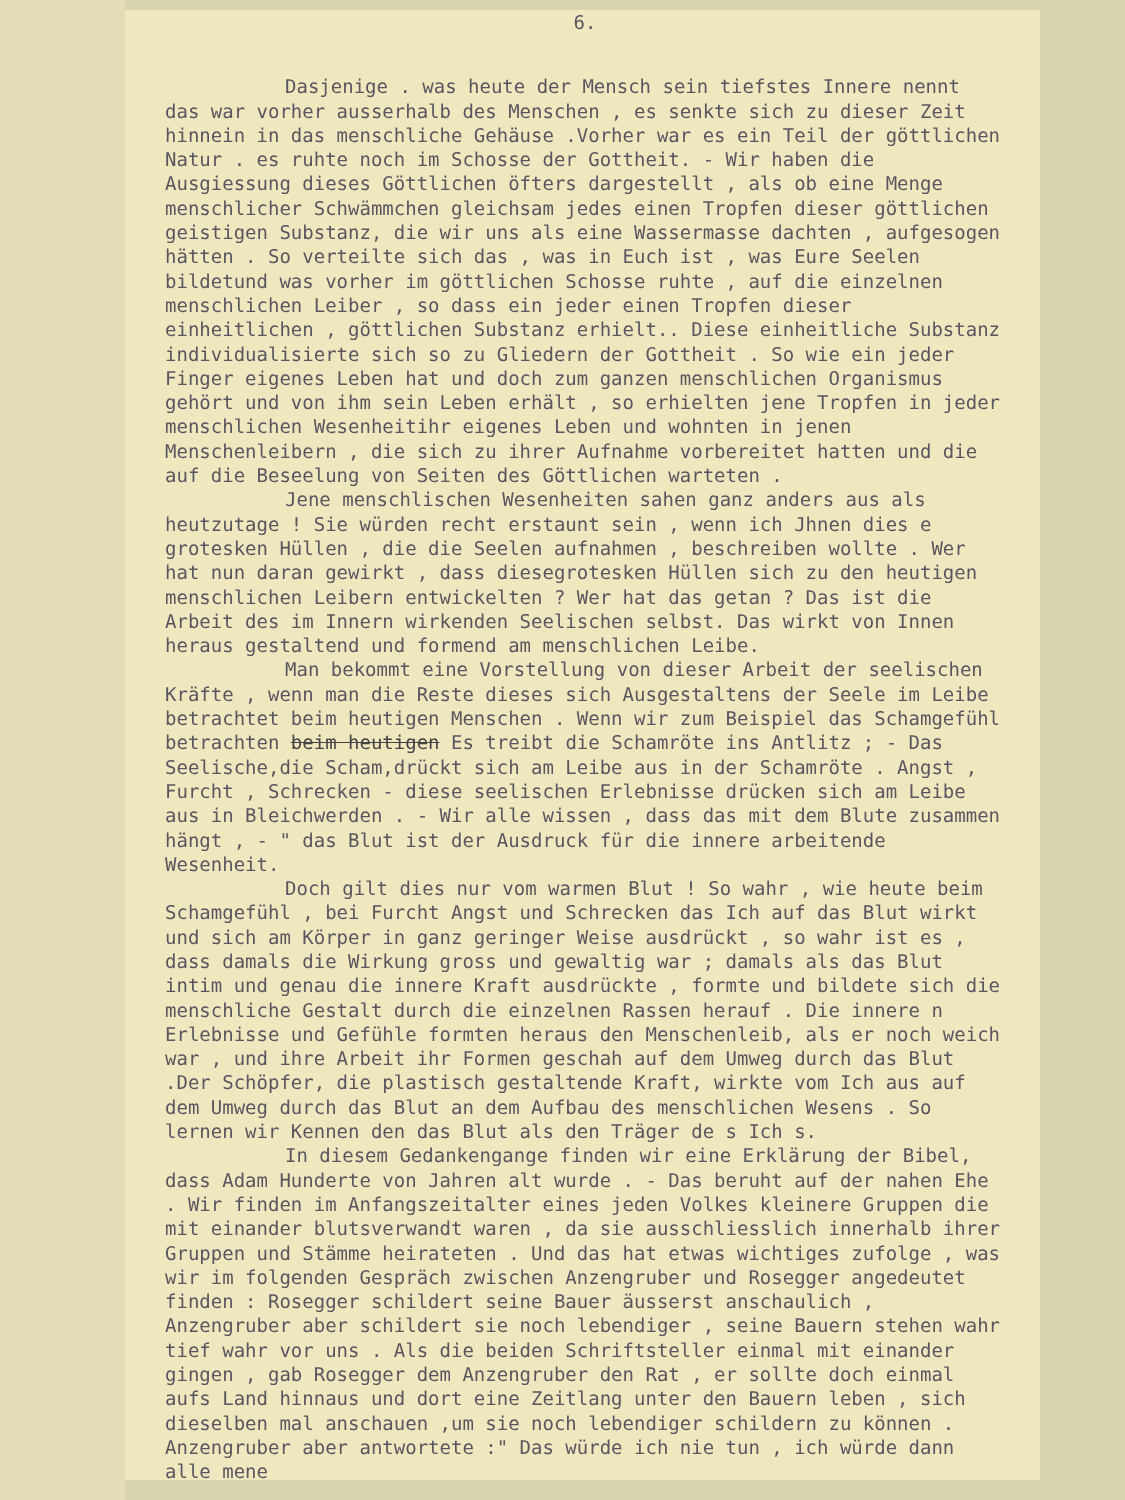6.
Dasjenige . was heute der Mensch sein tiefstes Innere nennt das war vorher ausserhalb des Menschen , es senkte sich zu dieser Zeit hinnein in das menschliche Gehäuse .Vorher war es ein Teil der göttlichen Natur . es ruhte noch im Schosse der Gottheit. - Wir haben die Ausgiessung dieses Göttlichen öfters dargestellt , als ob eine Menge menschlicher Schwämmchen gleichsam jedes einen Tropfen dieser göttlichen geistigen Substanz, die wir uns als eine Wassermasse dachten , aufgesogen hätten . So verteilte sich das , was in Euch ist , was Eure Seelen bildetund was vorher im göttlichen Schosse ruhte , auf die einzelnen menschlichen Leiber , so dass ein jeder einen Tropfen dieser einheitlichen , göttlichen Substanz erhielt.. Diese einheitliche Substanz individualisierte sich so zu Gliedern der Gottheit . So wie ein jeder Finger eigenes Leben hat und doch zum ganzen menschlichen Organismus gehört und von ihm sein Leben erhält , so erhielten jene Tropfen in jeder menschlichen Wesenheitihr eigenes Leben und wohnten in jenen Menschenleibern , die sich zu ihrer Aufnahme vorbereitet hatten und die auf die Beseelung von Seiten des Göttlichen warteten .
Jene menschlischen Wesenheiten sahen ganz anders aus als heutzutage ! Sie würden recht erstaunt sein , wenn ich Jhnen dies e grotesken Hüllen , die die Seelen aufnahmen , beschreiben wollte . Wer hat nun daran gewirkt , dass diesegrotesken Hüllen sich zu den heutigen menschlichen Leibern entwickelten ? Wer hat das getan ? Das ist die Arbeit des im Innern wirkenden Seelischen selbst. Das wirkt von Innen heraus gestaltend und formend am menschlichen Leibe.
Man bekommt eine Vorstellung von dieser Arbeit der seelischen Kräfte , wenn man die Reste dieses sich Ausgestaltens der Seele im Leibe betrachtet beim heutigen Menschen . Wenn wir zum Beispiel das Schamgefühl betrachten beim heutigen Es treibt die Schamröte ins Antlitz ; - Das Seelische,die Scham,drückt sich am Leibe aus in der Schamröte . Angst , Furcht , Schrecken - diese seelischen Erlebnisse drücken sich am Leibe aus in Bleichwerden . - Wir alle wissen , dass das mit dem Blute zusammen hängt , - " das Blut ist der Ausdruck für die innere arbeitende Wesenheit.
Doch gilt dies nur vom warmen Blut ! So wahr , wie heute beim Schamgefühl , bei Furcht Angst und Schrecken das Ich auf das Blut wirkt und sich am Körper in ganz geringer Weise ausdrückt , so wahr ist es , dass damals die Wirkung gross und gewaltig war ; damals als das Blut intim und genau die innere Kraft ausdrückte , formte und bildete sich die menschliche Gestalt durch die einzelnen Rassen herauf . Die innere n Erlebnisse und Gefühle formten heraus den Menschenleib, als er noch weich war , und ihre Arbeit ihr Formen geschah auf dem Umweg durch das Blut .Der Schöpfer, die plastisch gestaltende Kraft, wirkte vom Ich aus auf dem Umweg durch das Blut an dem Aufbau des menschlichen Wesens . So lernen wir Kennen den das Blut als den Träger de s Ich s.
In diesem Gedankengange finden wir eine Erklärung der Bibel, dass Adam Hunderte von Jahren alt wurde . - Das beruht auf der nahen Ehe . Wir finden im Anfangszeitalter eines jeden Volkes kleinere Gruppen die mit einander blutsverwandt waren , da sie ausschliesslich innerhalb ihrer Gruppen und Stämme heirateten . Und das hat etwas wichtiges zufolge , was wir im folgenden Gespräch zwischen Anzengruber und Rosegger angedeutet finden : Rosegger schildert seine Bauer äusserst anschaulich , Anzengruber aber schildert sie noch lebendiger , seine Bauern stehen wahr tief wahr vor uns . Als die beiden Schriftsteller einmal mit einander gingen , gab Rosegger dem Anzengruber den Rat , er sollte doch einmal aufs Land hinnaus und dort eine Zeitlang unter den Bauern leben , sich dieselben mal anschauen ,um sie noch lebendiger schildern zu können . Anzengruber aber antwortete :" Das würde ich nie tun , ich würde dann alle mene